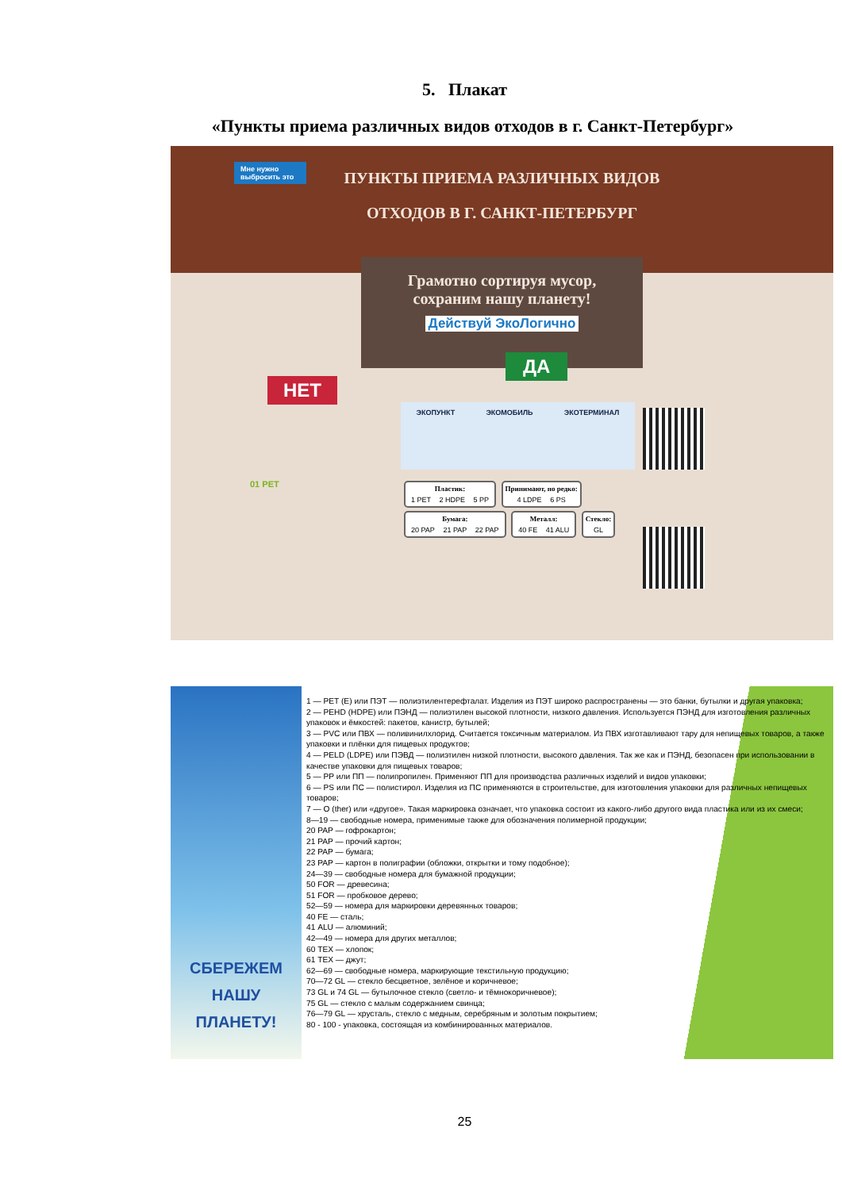5. Плакат
«Пункты приема различных видов отходов в г. Санкт-Петербург»
ПУНКТЫ ПРИЕМА РАЗЛИЧНЫХ ВИДОВ
ОТХОДОВ В Г. САНКТ-ПЕТЕРБУРГ
Мне нужно выбросить это
Грамотно сортируя мусор,
сохраним нашу планету!
Действуй ЭкоЛогично
ДА
НЕТ
ЭКОПУНКТ ЭКОМОБИЛЬ ЭКОТЕРМИНАЛ
Пластик: 1 PET 2 HDPE 5 PP
Принимают, но редко: 4 LDPE 6 PS
Бумага: 20 PAP 21 PAP 22 PAP Металл: 40 FE 41 ALU Стекло: GL
01 PET
СБЕРЕЖЕМ
НАШУ ПЛАНЕТУ!
1 — PET (E) или ПЭТ — полиэтилентерефталат. Изделия из ПЭТ широко распространены — это банки, бутылки и другая упаковка;
2 — PEHD (HDPE) или ПЭНД — полиэтилен высокой плотности, низкого давления. Используется ПЭНД для изготовления различных упаковок и ёмкостей: пакетов, канистр, бутылей;
3 — PVC или ПВХ — поливинилхлорид. Считается токсичным материалом. Из ПВХ изготавливают тару для непищевых товаров, а также упаковки и плёнки для пищевых продуктов;
4 — PELD (LDPE) или ПЭВД — полиэтилен низкой плотности, высокого давления. Так же как и ПЭНД, безопасен при использовании в качестве упаковки для пищевых товаров;
5 — PP или ПП — полипропилен. Применяют ПП для производства различных изделий и видов упаковки;
6 — PS или ПС — полистирол. Изделия из ПС применяются в строительстве, для изготовления упаковки для различных непищевых товаров;
7 — O (ther) или «другое». Такая маркировка означает, что упаковка состоит из какого-либо другого вида пластика или из их смеси;
8—19 — свободные номера, применимые также для обозначения полимерной продукции;
20 PAP — гофрокартон;
21 PAP — прочий картон;
22 PAP — бумага;
23 PAP — картон в полиграфии (обложки, открытки и тому подобное);
24—39 — свободные номера для бумажной продукции;
50 FOR — древесина;
51 FOR — пробковое дерево;
52—59 — номера для маркировки деревянных товаров;
40 FE — сталь;
41 ALU — алюминий;
42—49 — номера для других металлов;
60 TEX — хлопок;
61 TEX — джут;
62—69 — свободные номера, маркирующие текстильную продукцию;
70—72 GL — стекло бесцветное, зелёное и коричневое;
73 GL и 74 GL — бутылочное стекло (светло- и тёмнокоричневое);
75 GL — стекло с малым содержанием свинца;
76—79 GL — хрусталь, стекло с медным, серебряным и золотым покрытием;
80 - 100 - упаковка, состоящая из комбинированных материалов.
25